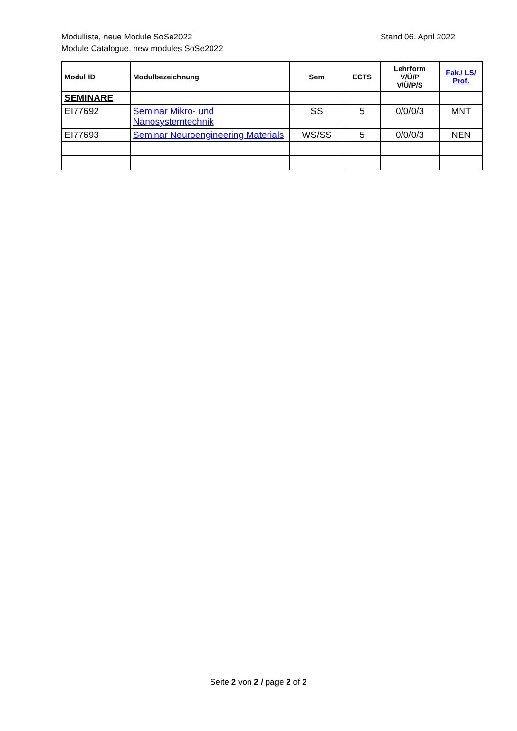Modulliste, neue Module SoSe2022
Module Catalogue, new modules SoSe2022
Stand 06. April 2022
| Modul ID | Modulbezeichnung | Sem | ECTS | Lehrform V/Ü/P V/Ü/P/S | Fak./ LS/ Prof. |
| --- | --- | --- | --- | --- | --- |
| SEMINARE | | | | | |
| EI77692 | Seminar Mikro- und Nanosystemtechnik | SS | 5 | 0/0/0/3 | MNT |
| EI77693 | Seminar Neuroengineering Materials | WS/SS | 5 | 0/0/0/3 | NEN |
Seite 2 von 2 / page 2 of 2